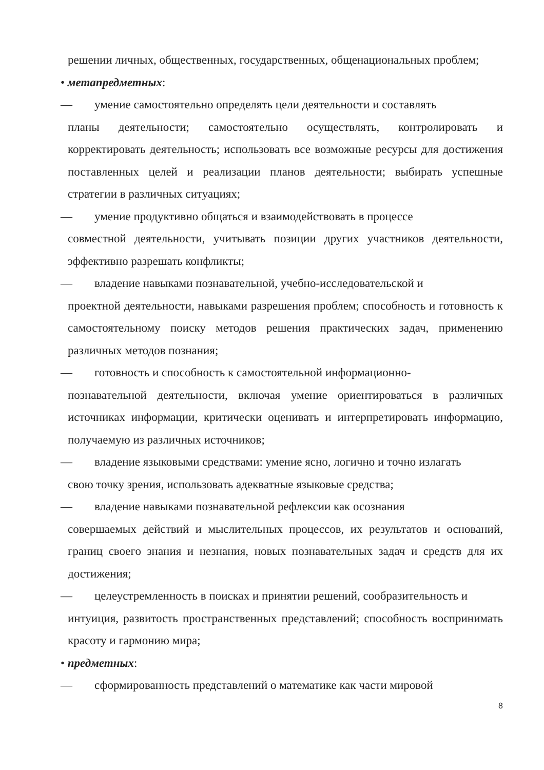решении личных, общественных, государственных, общенациональных проблем;
• метапредметных:
— умение самостоятельно определять цели деятельности и составлять
планы деятельности; самостоятельно осуществлять, контролировать и корректировать деятельность; использовать все возможные ресурсы для достижения поставленных целей и реализации планов деятельности; выбирать успешные стратегии в различных ситуациях;
— умение продуктивно общаться и взаимодействовать в процессе
совместной деятельности, учитывать позиции других участников деятельности, эффективно разрешать конфликты;
— владение навыками познавательной, учебно-исследовательской и
проектной деятельности, навыками разрешения проблем; способность и готовность к самостоятельному поиску методов решения практических задач, применению различных методов познания;
— готовность и способность к самостоятельной информационно-
познавательной деятельности, включая умение ориентироваться в различных источниках информации, критически оценивать и интерпретировать информацию, получаемую из различных источников;
— владение языковыми средствами: умение ясно, логично и точно излагать
свою точку зрения, использовать адекватные языковые средства;
— владение навыками познавательной рефлексии как осознания
совершаемых действий и мыслительных процессов, их результатов и оснований, границ своего знания и незнания, новых познавательных задач и средств для их достижения;
— целеустремленность в поисках и принятии решений, сообразительность и
интуиция, развитость пространственных представлений; способность воспринимать красоту и гармонию мира;
• предметных:
— сформированность представлений о математике как части мировой
8